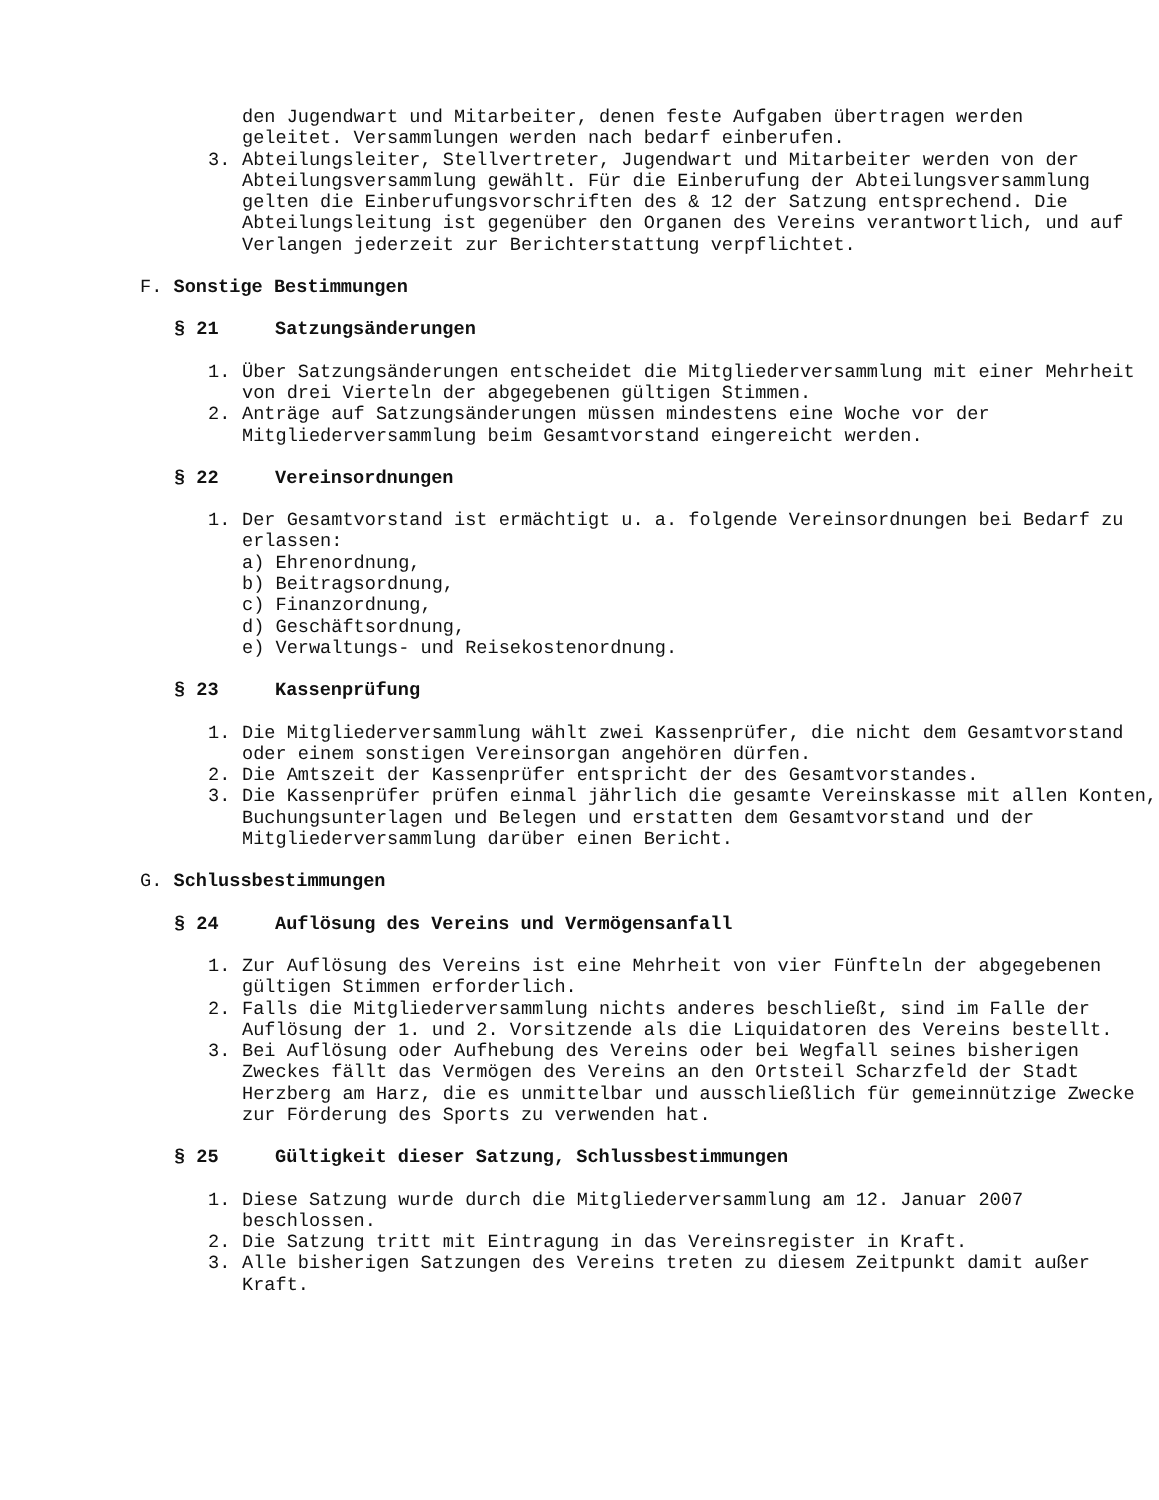den Jugendwart und Mitarbeiter, denen feste Aufgaben übertragen werden
geleitet. Versammlungen werden nach bedarf einberufen.
3. Abteilungsleiter, Stellvertreter, Jugendwart und Mitarbeiter werden von der Abteilungsversammlung gewählt. Für die Einberufung der Abteilungsversammlung gelten die Einberufungsvorschriften des & 12 der Satzung entsprechend. Die Abteilungsleitung ist gegenüber den Organen des Vereins verantwortlich, und auf Verlangen jederzeit zur Berichterstattung verpflichtet.
F. Sonstige Bestimmungen
§ 21 Satzungsänderungen
1. Über Satzungsänderungen entscheidet die Mitgliederversammlung mit einer Mehrheit von drei Vierteln der abgegebenen gültigen Stimmen.
2. Anträge auf Satzungsänderungen müssen mindestens eine Woche vor der Mitgliederversammlung beim Gesamtvorstand eingereicht werden.
§ 22 Vereinsordnungen
1. Der Gesamtvorstand ist ermächtigt u. a. folgende Vereinsordnungen bei Bedarf zu erlassen:
a) Ehrenordnung,
b) Beitragsordnung,
c) Finanzordnung,
d) Geschäftsordnung,
e) Verwaltungs- und Reisekostenordnung.
§ 23 Kassenprüfung
1. Die Mitgliederversammlung wählt zwei Kassenprüfer, die nicht dem Gesamtvorstand oder einem sonstigen Vereinsorgan angehören dürfen.
2. Die Amtszeit der Kassenprüfer entspricht der des Gesamtvorstandes.
3. Die Kassenprüfer prüfen einmal jährlich die gesamte Vereinskasse mit allen Konten, Buchungsunterlagen und Belegen und erstatten dem Gesamtvorstand und der Mitgliederversammlung darüber einen Bericht.
G. Schlussbestimmungen
§ 24 Auflösung des Vereins und Vermögensanfall
1. Zur Auflösung des Vereins ist eine Mehrheit von vier Fünfteln der abgegebenen gültigen Stimmen erforderlich.
2. Falls die Mitgliederversammlung nichts anderes beschließt, sind im Falle der Auflösung der 1. und 2. Vorsitzende als die Liquidatoren des Vereins bestellt.
3. Bei Auflösung oder Aufhebung des Vereins oder bei Wegfall seines bisherigen Zweckes fällt das Vermögen des Vereins an den Ortsteil Scharzfeld der Stadt Herzberg am Harz, die es unmittelbar und ausschließlich für gemeinnützige Zwecke zur Förderung des Sports zu verwenden hat.
§ 25 Gültigkeit dieser Satzung, Schlussbestimmungen
1. Diese Satzung wurde durch die Mitgliederversammlung am 12. Januar 2007 beschlossen.
2. Die Satzung tritt mit Eintragung in das Vereinsregister in Kraft.
3. Alle bisherigen Satzungen des Vereins treten zu diesem Zeitpunkt damit außer Kraft.